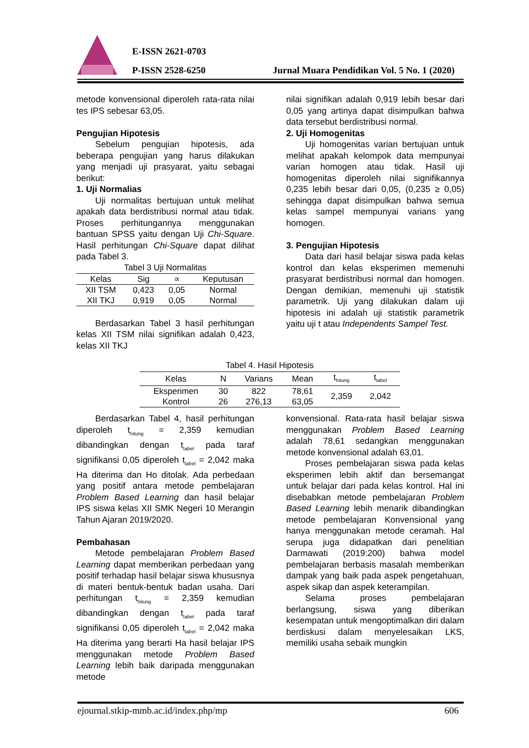E-ISSN 2621-0703
P-ISSN 2528-6250
Jurnal Muara Pendidikan Vol. 5 No. 1 (2020)
metode konvensional diperoleh rata-rata nilai tes IPS sebesar 63,05.
Pengujian Hipotesis
Sebelum pengujian hipotesis, ada beberapa pengujian yang harus dilakukan yang menjadi uji prasyarat, yaitu sebagai berikut:
1. Uji Normalias
Uji normalitas bertujuan untuk melihat apakah data berdistribusi normal atau tidak. Proses perhitungannya menggunakan bantuan SPSS yaitu dengan Uji Chi-Square. Hasil perhitungan Chi-Square dapat dilihat pada Tabel 3.
Tabel 3 Uji Normalitas
| Kelas | Sig | ∝ | Keputusan |
| --- | --- | --- | --- |
| XII TSM | 0,423 | 0,05 | Normal |
| XII TKJ | 0,919 | 0,05 | Normal |
Berdasarkan Tabel 3 hasil perhitungan kelas XII TSM nilai signifikan adalah 0,423, kelas XII TKJ
nilai signifikan adalah 0,919 lebih besar dari 0,05 yang artinya dapat disimpulkan bahwa data tersebut berdistribusi normal.
2. Uji Homogenitas
Uji homogenitas varian bertujuan untuk melihat apakah kelompok data mempunyai varian homogen atau tidak. Hasil uji homogenitas diperoleh nilai signifikannya 0,235 lebih besar dari 0,05, (0,235 ≥ 0,05) sehingga dapat disimpulkan bahwa semua kelas sampel mempunyai varians yang homogen.
3. Pengujian Hipotesis
Data dari hasil belajar siswa pada kelas kontrol dan kelas eksperimen memenuhi prasyarat berdistribusi normal dan homogen. Dengan demikian, memenuhi uji statistik parametrik. Uji yang dilakukan dalam uji hipotesis ini adalah uji statistik parametrik yaitu uji t atau Independents Sampel Test.
Tabel 4. Hasil Hipotesis
| Kelas | N | Varians | Mean | t<sub>hitung</sub> | t<sub>tabel</sub> |
| --- | --- | --- | --- | --- | --- |
| Eksperimen | 30 | 822 | 78,61 | 2,359 | 2,042 |
| Kontrol | 26 | 276,13 | 63,05 | | |
Berdasarkan Tabel 4, hasil perhitungan diperoleh t<sub>hitung</sub> = 2,359 kemudian dibandingkan dengan t<sub>tabel</sub> pada taraf signifikansi 0,05 diperoleh t<sub>tabel</sub> = 2,042 maka Ha diterima dan Ho ditolak. Ada perbedaan yang positif antara metode pembelajaran Problem Based Learning dan hasil belajar IPS siswa kelas XII SMK Negeri 10 Merangin Tahun Ajaran 2019/2020.
Pembahasan
Metode pembelajaran Problem Based Learning dapat memberikan perbedaan yang positif terhadap hasil belajar siswa khususnya di materi bentuk-bentuk badan usaha. Dari perhitungan t<sub>hitung</sub> = 2,359 kemudian dibandingkan dengan t<sub>tabel</sub> pada taraf signifikansi 0,05 diperoleh t<sub>tabel</sub> = 2,042 maka Ha diterima yang berarti Ha hasil belajar IPS menggunakan metode Problem Based Learning lebih baik daripada menggunakan metode
konvensional. Rata-rata hasil belajar siswa menggunakan Problem Based Learning adalah 78,61 sedangkan menggunakan metode konvensional adalah 63,01.
Proses pembelajaran siswa pada kelas eksperimen lebih aktif dan bersemangat untuk belajar dari pada kelas kontrol. Hal ini disebabkan metode pembelajaran Problem Based Learning lebih menarik dibandingkan metode pembelajaran Konvensional yang hanya menggunakan metode ceramah. Hal serupa juga didapatkan dari penelitian Darmawati (2019:200) bahwa model pembelajaran berbasis masalah memberikan dampak yang baik pada aspek pengetahuan, aspek sikap dan aspek keterampilan.
Selama proses pembelajaran berlangsung, siswa yang diberikan kesempatan untuk mengoptimalkan diri dalam berdiskusi dalam menyelesaikan LKS, memiliki usaha sebaik mungkin
ejournal.stkip-mmb.ac.id/index.php/mp 606